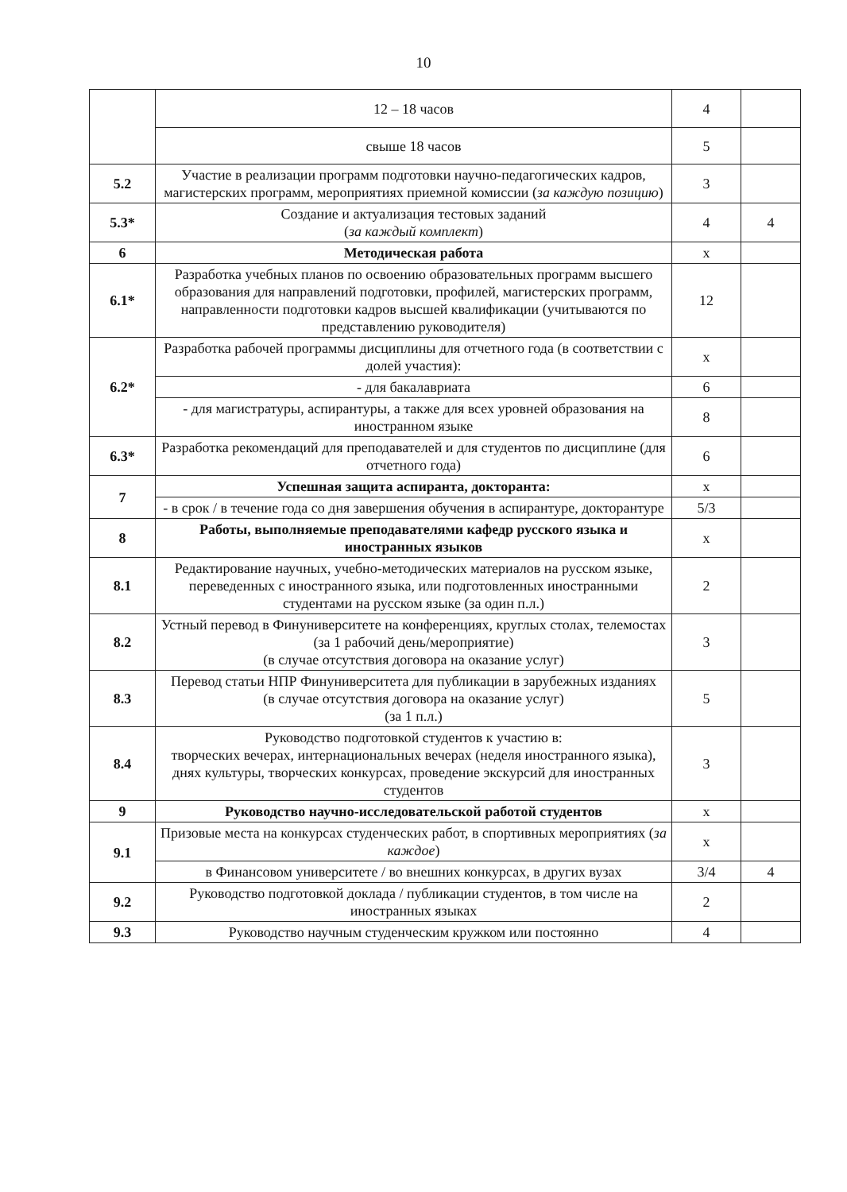10
| | 12 – 18 часов | 4 | |
| | свыше 18 часов | 5 | |
| 5.2 | Участие в реализации программ подготовки научно-педагогических кадров, магистерских программ, мероприятиях приемной комиссии ( за каждую позицию ) | 3 | |
| 5.3* | Создание и актуализация тестовых заданий ( за каждый комплект ) | 4 | 4 |
| 6 | Методическая работа | х | |
| 6.1* | Разработка учебных планов по освоению образовательных программ высшего образования для направлений подготовки, профилей, магистерских программ, направленности подготовки кадров высшей квалификации (учитываются по представлению руководителя) | 12 | |
| 6.2* | Разработка рабочей программы дисциплины для отчетного года (в соответствии с долей участия): | х | |
| | - для бакалавриата | 6 | |
| | - для магистратуры, аспирантуры, а также для всех уровней образования на иностранном языке | 8 | |
| 6.3* | Разработка рекомендаций для преподавателей и для студентов по дисциплине (для отчетного года) | 6 | |
| 7 | Успешная защита аспиранта, докторанта: | х | |
| | - в срок / в течение года со дня завершения обучения в аспирантуре, докторантуре | 5/3 | |
| 8 | Работы, выполняемые преподавателями кафедр русского языка и иностранных языков | х | |
| 8.1 | Редактирование научных, учебно-методических материалов на русском языке, переведенных с иностранного языка, или подготовленных иностранными студентами на русском языке (за один п.л.) | 2 | |
| 8.2 | Устный перевод в Финуниверситете на конференциях, круглых столах, телемостах (за 1 рабочий день/мероприятие) (в случае отсутствия договора на оказание услуг) | 3 | |
| 8.3 | Перевод статьи НПР Финуниверситета для публикации в зарубежных изданиях (в случае отсутствия договора на оказание услуг) (за 1 п.л.) | 5 | |
| 8.4 | Руководство подготовкой студентов к участию в: творческих вечерах, интернациональных вечерах (неделя иностранного языка), днях культуры, творческих конкурсах, проведение экскурсий для иностранных студентов | 3 | |
| 9 | Руководство научно-исследовательской работой студентов | х | |
| 9.1 | Призовые места на конкурсах студенческих работ, в спортивных мероприятиях ( за каждое ) | х | |
| | в Финансовом университете / во внешних конкурсах, в других вузах | 3/4 | 4 |
| 9.2 | Руководство подготовкой доклада / публикации студентов, в том числе на иностранных языках | 2 | |
| 9.3 | Руководство научным студенческим кружком или постоянно | 4 | |